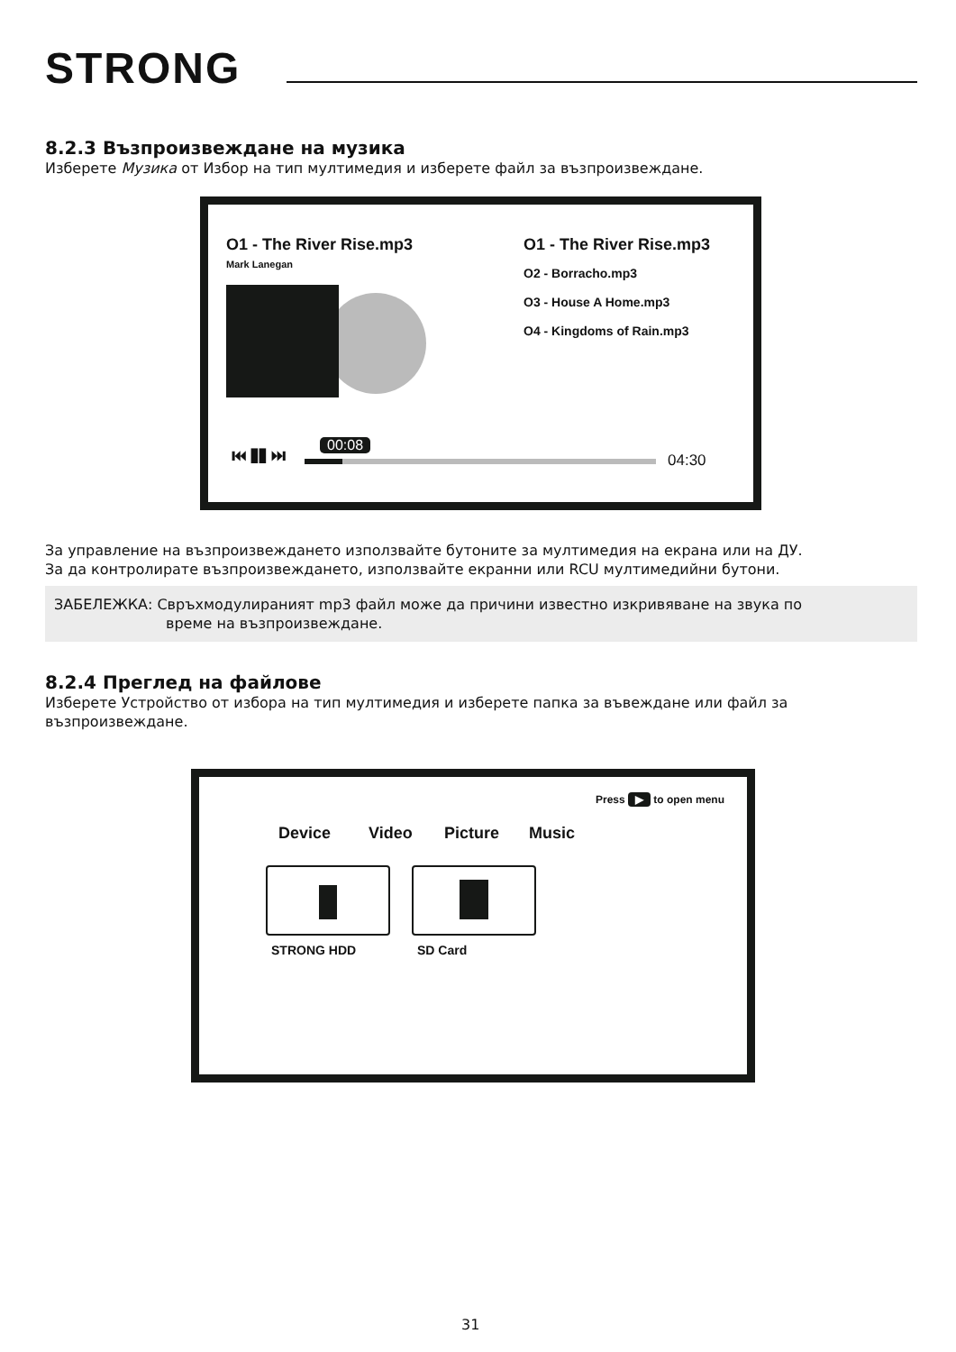STRONG
8.2.3 Възпроизвеждане на музика
Изберете Музика от Избор на тип мултимедия и изберете файл за възпроизвеждане.
O1 - The River Rise.mp3
Mark Lanegan
O1 - The River Rise.mp3
O2 - Borracho.mp3
O3 - House A Home.mp3
O4 - Kingdoms of Rain.mp3
⏮ ❚❚ ⏭ 00:08
04:30
За управление на възпроизвеждането използвайте бутоните за мултимедия на екрана или на ДУ.
За да контролирате възпроизвеждането, използвайте екранни или RCU мултимедийни бутони.
ЗАБЕЛЕЖКА: Свръхмодулираният mp3 файл може да причини известно изкривяване на звука по
време на възпроизвеждане.
8.2.4 Преглед на файлове
Изберете Устройство от избора на тип мултимедия и изберете папка за въвеждане или файл за възпроизвеждане.
Press ▶ to open menu
Device Video Picture Music
STRONG HDD SD Card
31